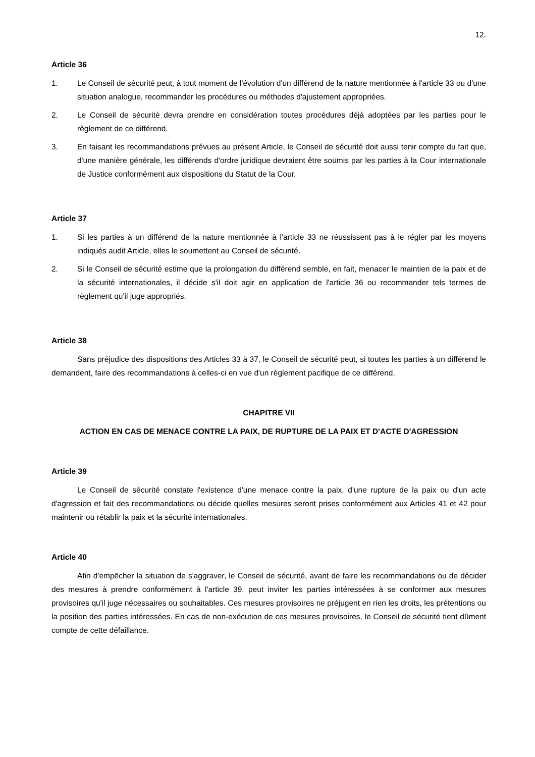12.
Article 36
1. Le Conseil de sécurité peut, à tout moment de l'évolution d'un différend de la nature mentionnée à l'article 33 ou d'une situation analogue, recommander les procédures ou méthodes d'ajustement appropriées.
2. Le Conseil de sécurité devra prendre en considération toutes procédures déjà adoptées par les parties pour le règlement de ce différend.
3. En faisant les recommandations prévues au présent Article, le Conseil de sécurité doit aussi tenir compte du fait que, d'une manière générale, les différends d'ordre juridique devraient être soumis par les parties à la Cour internationale de Justice conformément aux dispositions du Statut de la Cour.
Article 37
1. Si les parties à un différend de la nature mentionnée à l'article 33 ne réussissent pas à le régler par les moyens indiqués audit Article, elles le soumettent au Conseil de sécurité.
2. Si le Conseil de sécurité estime que la prolongation du différend semble, en fait, menacer le maintien de la paix et de la sécurité internationales, il décide s'il doit agir en application de l'article 36 ou recommander tels termes de règlement qu'il juge appropriés.
Article 38
Sans préjudice des dispositions des Articles 33 à 37, le Conseil de sécurité peut, si toutes les parties à un différend le demandent, faire des recommandations à celles-ci en vue d'un règlement pacifique de ce différend.
CHAPITRE VII
ACTION EN CAS DE MENACE CONTRE LA PAIX, DE RUPTURE DE LA PAIX ET D'ACTE D'AGRESSION
Article 39
Le Conseil de sécurité constate l'existence d'une menace contre la paix, d'une rupture de la paix ou d'un acte d'agression et fait des recommandations ou décide quelles mesures seront prises conformément aux Articles 41 et 42 pour maintenir ou rétablir la paix et la sécurité internationales.
Article 40
Afin d'empêcher la situation de s'aggraver, le Conseil de sécurité, avant de faire les recommandations ou de décider des mesures à prendre conformément à l'article 39, peut inviter les parties intéressées à se conformer aux mesures provisoires qu'il juge nécessaires ou souhaitables. Ces mesures provisoires ne préjugent en rien les droits, les prétentions ou la position des parties intéressées. En cas de non-exécution de ces mesures provisoires, le Conseil de sécurité tient dûment compte de cette défaillance.